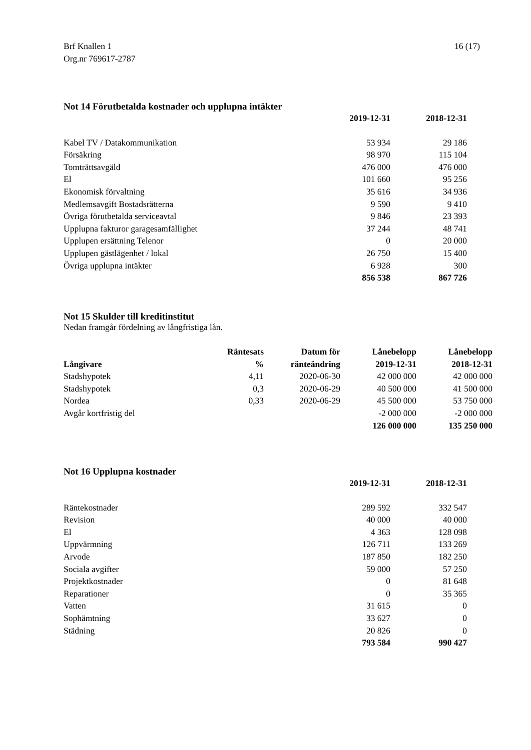16 (17) Brf Knallen 1
Org.nr 769617-2787
Not 14 Förutbetalda kostnader och upplupna intäkter
| | 2019-12-31 | 2018-12-31 |
| --- | --- | --- |
| Kabel TV / Datakommunikation | 53 934 | 29 186 |
| Försäkring | 98 970 | 115 104 |
| Tomträttsavgäld | 476 000 | 476 000 |
| El | 101 660 | 95 256 |
| Ekonomisk förvaltning | 35 616 | 34 936 |
| Medlemsavgift Bostadsrätterna | 9 590 | 9 410 |
| Övriga förutbetalda serviceavtal | 9 846 | 23 393 |
| Upplupna fakturor garagesamfällighet | 37 244 | 48 741 |
| Upplupen ersättning Telenor | 0 | 20 000 |
| Upplupen gästlägenhet / lokal | 26 750 | 15 400 |
| Övriga upplupna intäkter | 6 928 | 300 |
| | 856 538 | 867 726 |
Not 15 Skulder till kreditinstitut
Nedan framgår fördelning av långfristiga lån.
| Långivare | Räntesats | Datum för | Lånebelopp | Lånebelopp |
| --- | --- | --- | --- | --- |
| | % | ränteändring | 2019-12-31 | 2018-12-31 |
| Stadshypotek | 4,11 | 2020-06-30 | 42 000 000 | 42 000 000 |
| Stadshypotek | 0,3 | 2020-06-29 | 40 500 000 | 41 500 000 |
| Nordea | 0,33 | 2020-06-29 | 45 500 000 | 53 750 000 |
| Avgår kortfristig del | | | -2 000 000 | -2 000 000 |
| | | | 126 000 000 | 135 250 000 |
Not 16 Upplupna kostnader
| | 2019-12-31 | 2018-12-31 |
| --- | --- | --- |
| Räntekostnader | 289 592 | 332 547 |
| Revision | 40 000 | 40 000 |
| El | 4 363 | 128 098 |
| Uppvärmning | 126 711 | 133 269 |
| Arvode | 187 850 | 182 250 |
| Sociala avgifter | 59 000 | 57 250 |
| Projektkostnader | 0 | 81 648 |
| Reparationer | 0 | 35 365 |
| Vatten | 31 615 | 0 |
| Sophämtning | 33 627 | 0 |
| Städning | 20 826 | 0 |
| | 793 584 | 990 427 |